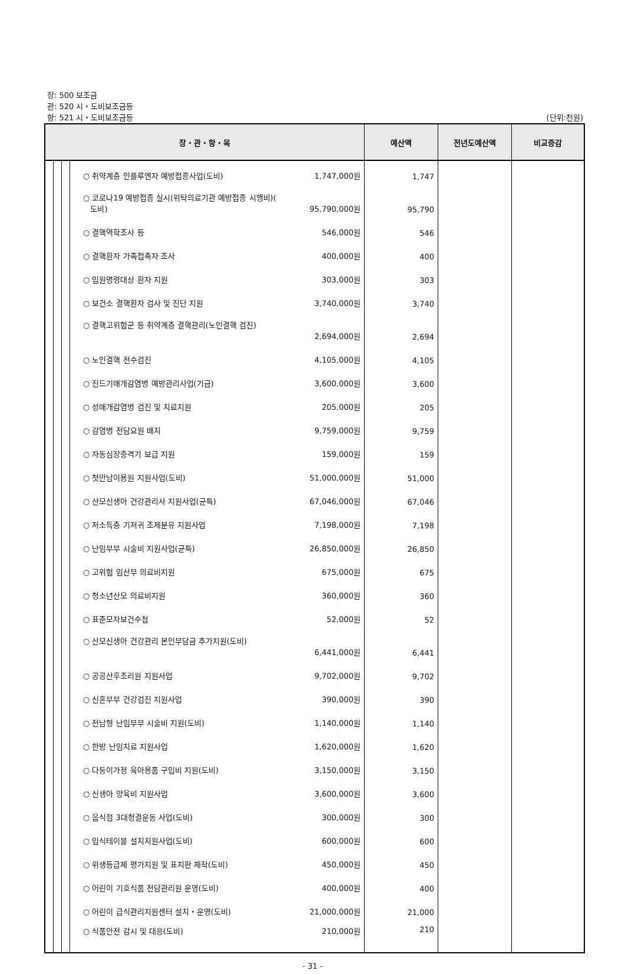장: 500 보조금
관: 520 시・도비보조금등
항: 521 시・도비보조금등
(단위:천원)
| 장・관・항・목 | | | | 예산액 | 전년도예산액 | 비교증감 |
| --- | --- | --- | --- | --- | --- | --- |
| | | | ○ 취약계층 인플루엔자 예방접종사업(도비) 1,747,000원 | 1,747 | | |
| | | | ○ 코로나19 예방접종 실시(위탁의료기관 예방접종 시행비)( 도비) 95,790,000원 | 95,790 | | |
| | | | ○ 결핵역학조사 등 546,000원 | 546 | | |
| | | | ○ 결핵환자 가족접촉자 조사 400,000원 | 400 | | |
| | | | ○ 입원명령대상 환자 지원 303,000원 | 303 | | |
| | | | ○ 보건소 결핵환자 검사 및 진단 지원 3,740,000원 | 3,740 | | |
| | | | ○ 결핵고위험군 등 취약계층 결핵관리(노인결핵 검진) 2,694,000원 | 2,694 | | |
| | | | ○ 노인결핵 전수검진 4,105,000원 | 4,105 | | |
| | | | ○ 진드기매개감염병 예방관리사업(기금) 3,600,000원 | 3,600 | | |
| | | | ○ 성매개감염병 검진 및 치료지원 205,000원 | 205 | | |
| | | | ○ 감염병 전담요원 배치 9,759,000원 | 9,759 | | |
| | | | ○ 자동심장충격기 보급 지원 159,000원 | 159 | | |
| | | | ○ 첫만남이용원 지원사업(도비) 51,000,000원 | 51,000 | | |
| | | | ○ 산모신생아 건강관리사 지원사업(균특) 67,046,000원 | 67,046 | | |
| | | | ○ 저소득층 기저귀 조제분유 지원사업 7,198,000원 | 7,198 | | |
| | | | ○ 난임부부 시술비 지원사업(균특) 26,850,000원 | 26,850 | | |
| | | | ○ 고위험 임산부 의료비지원 675,000원 | 675 | | |
| | | | ○ 청소년산모 의료비지원 360,000원 | 360 | | |
| | | | ○ 표준모자보건수첩 52,000원 | 52 | | |
| | | | ○ 산모신생아 건강관리 본인부담금 추가지원(도비) 6,441,000원 | 6,441 | | |
| | | | ○ 공공산후조리원 지원사업 9,702,000원 | 9,702 | | |
| | | | ○ 신혼부부 건강검진 지원사업 390,000원 | 390 | | |
| | | | ○ 전남형 난임부부 시술비 지원(도비) 1,140,000원 | 1,140 | | |
| | | | ○ 한방 난임치료 지원사업 1,620,000원 | 1,620 | | |
| | | | ○ 다둥이가정 육아용품 구입비 지원(도비) 3,150,000원 | 3,150 | | |
| | | | ○ 신생아 양육비 지원사업 3,600,000원 | 3,600 | | |
| | | | ○ 음식점 3대청결운동 사업(도비) 300,000원 | 300 | | |
| | | | ○ 입식테이블 설치치원사업(도비) 600,000원 | 600 | | |
| | | | ○ 위생등급제 평가지원 및 표지판 제작(도비) 450,000원 | 450 | | |
| | | | ○ 어린이 기호식품 전담관리원 운영(도비) 400,000원 | 400 | | |
| | | | ○ 어린이 급식관리지원센터 설치・운영(도비) 21,000,000원 | 21,000 | | |
| | | | ○ 식품안전 감시 및 대응(도비) 210,000원 | 210 | | |
- 31 -